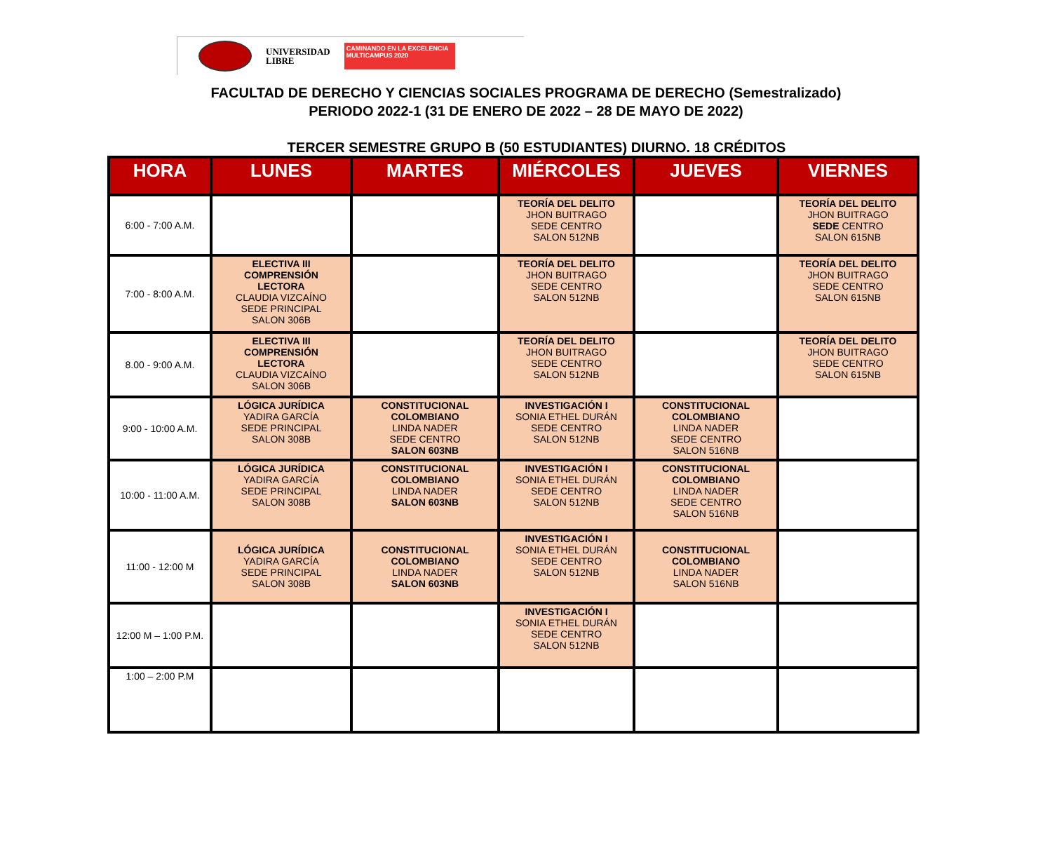UNIVERSIDAD
LIBRE
CAMINANDO EN LA EXCELENCIA
MULTICAMPUS 2020
FACULTAD DE DERECHO Y CIENCIAS SOCIALES PROGRAMA DE DERECHO (Semestralizado)
PERIODO 2022-1 (31 DE ENERO DE 2022 – 28 DE MAYO DE 2022)
TERCER SEMESTRE GRUPO B (50 ESTUDIANTES) DIURNO. 18 CRÉDITOS
| HORA | LUNES | MARTES | MIÉRCOLES | JUEVES | VIERNES |
| --- | --- | --- | --- | --- | --- |
| 6:00 - 7:00 A.M. | | | TEORÍA DEL DELITO JHON BUITRAGO SEDE CENTRO SALON 512NB | | TEORÍA DEL DELITO JHON BUITRAGO SEDE CENTRO SALON 615NB |
| 7:00 - 8:00 A.M. | ELECTIVA III COMPRENSIÓN LECTORA CLAUDIA VIZCAÍNO SEDE PRINCIPAL SALON 306B | | TEORÍA DEL DELITO JHON BUITRAGO SEDE CENTRO SALON 512NB | | TEORÍA DEL DELITO JHON BUITRAGO SEDE CENTRO SALON 615NB |
| 8.00 - 9:00 A.M. | ELECTIVA III COMPRENSIÓN LECTORA CLAUDIA VIZCAÍNO SALON 306B | | TEORÍA DEL DELITO JHON BUITRAGO SEDE CENTRO SALON 512NB | | TEORÍA DEL DELITO JHON BUITRAGO SEDE CENTRO SALON 615NB |
| 9:00 - 10:00 A.M. | LÓGICA JURÍDICA YADIRA GARCÍA SEDE PRINCIPAL SALON 308B | CONSTITUCIONAL COLOMBIANO LINDA NADER SEDE CENTRO SALON 603NB | INVESTIGACIÓN I SONIA ETHEL DURÁN SEDE CENTRO SALON 512NB | CONSTITUCIONAL COLOMBIANO LINDA NADER SEDE CENTRO SALON 516NB | |
| 10:00 - 11:00 A.M. | LÓGICA JURÍDICA YADIRA GARCÍA SEDE PRINCIPAL SALON 308B | CONSTITUCIONAL COLOMBIANO LINDA NADER SALON 603NB | INVESTIGACIÓN I SONIA ETHEL DURÁN SEDE CENTRO SALON 512NB | CONSTITUCIONAL COLOMBIANO LINDA NADER SEDE CENTRO SALON 516NB | |
| 11:00 - 12:00 M | LÓGICA JURÍDICA YADIRA GARCÍA SEDE PRINCIPAL SALON 308B | CONSTITUCIONAL COLOMBIANO LINDA NADER SALON 603NB | INVESTIGACIÓN I SONIA ETHEL DURÁN SEDE CENTRO SALON 512NB | CONSTITUCIONAL COLOMBIANO LINDA NADER SALON 516NB | |
| 12:00 M – 1:00 P.M. | | | INVESTIGACIÓN I SONIA ETHEL DURÁN SEDE CENTRO SALON 512NB | | |
| 1:00 – 2:00 P.M | | | | | |